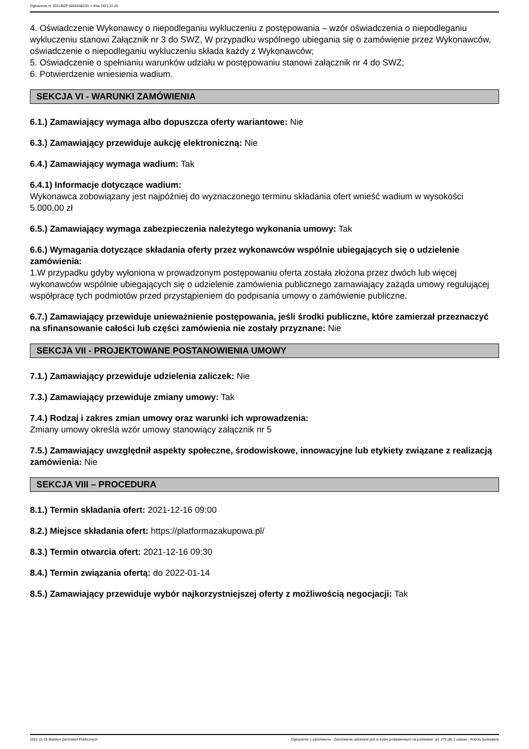Ogłoszenie nr 2021/BZP 00284482/01 z dnia 2021-11-25
4. Oświadczenie Wykonawcy o niepodleganiu wykluczeniu z postępowania – wzór oświadczenia o niepodleganiu wykluczeniu stanowi Załącznik nr 3 do SWZ, W przypadku wspólnego ubiegania się o zamówienie przez Wykonawców, oświadczenie o niepodleganiu wykluczeniu składa każdy z Wykonawców;
5. Oświadczenie o spełnianiu warunków udziału w postępowaniu stanowi załącznik nr 4 do SWZ;
6. Potwierdzenie wniesienia wadium.
SEKCJA VI - WARUNKI ZAMÓWIENIA
6.1.) Zamawiający wymaga albo dopuszcza oferty wariantowe: Nie
6.3.) Zamawiający przewiduje aukcję elektroniczną: Nie
6.4.) Zamawiający wymaga wadium: Tak
6.4.1) Informacje dotyczące wadium:
Wykonawca zobowiązany jest najpóźniej do wyznaczonego terminu składania ofert wnieść wadium w wysokości 5.000,00 zł
6.5.) Zamawiający wymaga zabezpieczenia należytego wykonania umowy: Tak
6.6.) Wymagania dotyczące składania oferty przez wykonawców wspólnie ubiegających się o udzielenie zamówienia:
1.W przypadku gdyby wyłoniona w prowadzonym postępowaniu oferta została złożona przez dwóch lub więcej wykonawców wspólnie ubiegających się o udzielenie zamówienia publicznego zamawiający zażąda umowy regulującej współpracę tych podmiotów przed przystąpieniem do podpisania umowy o zamówienie publiczne.
6.7.) Zamawiający przewiduje unieważnienie postępowania, jeśli środki publiczne, które zamierzał przeznaczyć na sfinansowanie całości lub części zamówienia nie zostały przyznane: Nie
SEKCJA VII - PROJEKTOWANE POSTANOWIENIA UMOWY
7.1.) Zamawiający przewiduje udzielenia zaliczek: Nie
7.3.) Zamawiający przewiduje zmiany umowy: Tak
7.4.) Rodzaj i zakres zmian umowy oraz warunki ich wprowadzenia:
Zmiany umowy określa wzór umowy stanowiący załącznik nr 5
7.5.) Zamawiający uwzględnił aspekty społeczne, środowiskowe, innowacyjne lub etykiety związane z realizacją zamówienia: Nie
SEKCJA VIII – PROCEDURA
8.1.) Termin składania ofert: 2021-12-16 09:00
8.2.) Miejsce składania ofert: https://platformazakupowa.pl/
8.3.) Termin otwarcia ofert: 2021-12-16 09:30
8.4.) Termin związania ofertą: do 2022-01-14
8.5.) Zamawiający przewiduje wybór najkorzystniejszej oferty z możliwością negocjacji: Tak
2021-11-25 Biuletyn Zamówień Publicznych Ogłoszenie o zamówieniu - Zamówienie udzielane jest w trybie podstawowym na podstawie: art. 275 pkt 2 ustawy - Roboty budowlane